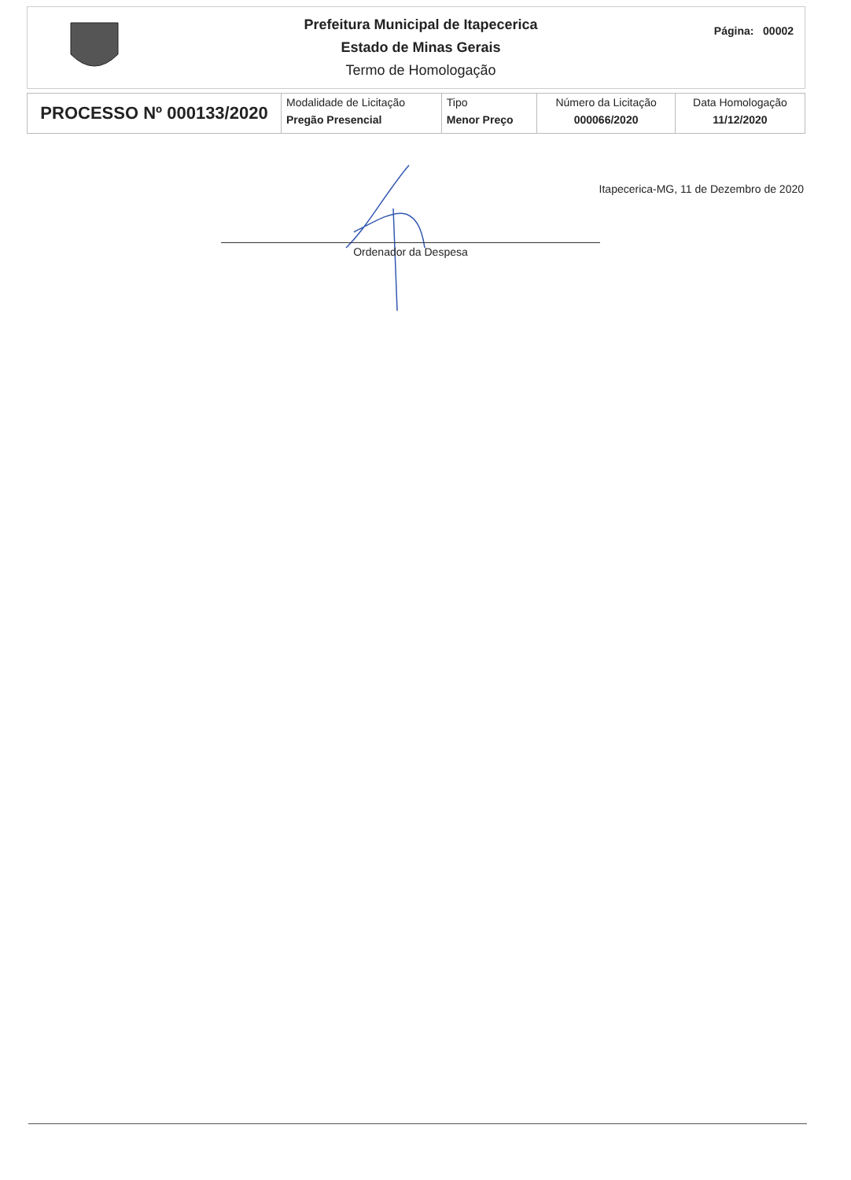Prefeitura Municipal de Itapecerica
Estado de Minas Gerais
Termo de Homologação
Página: 00002
| PROCESSO Nº 000133/2020 | Modalidade de Licitação Pregão Presencial | Tipo Menor Preço | Número da Licitação 000066/2020 | Data Homologação 11/12/2020 |
Itapecerica-MG, 11 de Dezembro de 2020
Ordenador da Despesa